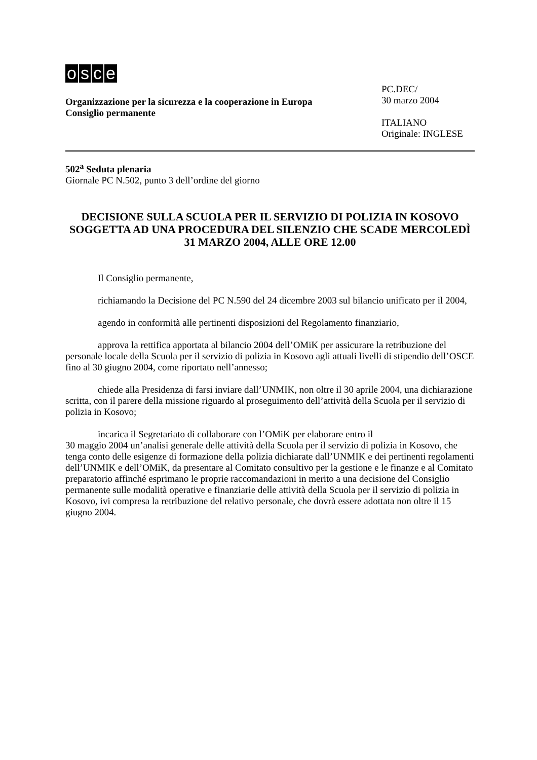osce
Organizzazione per la sicurezza e la cooperazione in Europa
Consiglio permanente
PC.DEC/
30 marzo 2004
ITALIANO
Originale: INGLESE
502<sup>a</sup> Seduta plenaria
Giornale PC N.502, punto 3 dell’ordine del giorno
DECISIONE SULLA SCUOLA PER IL SERVIZIO DI POLIZIA IN KOSOVO SOGGETTA AD UNA PROCEDURA DEL SILENZIO CHE SCADE MERCOLEDÌ 31 MARZO 2004, ALLE ORE 12.00
Il Consiglio permanente,
richiamando la Decisione del PC N.590 del 24 dicembre 2003 sul bilancio unificato per il 2004,
agendo in conformità alle pertinenti disposizioni del Regolamento finanziario,
approva la rettifica apportata al bilancio 2004 dell’OMiK per assicurare la retribuzione del personale locale della Scuola per il servizio di polizia in Kosovo agli attuali livelli di stipendio dell’OSCE fino al 30 giugno 2004, come riportato nell’annesso;
chiede alla Presidenza di farsi inviare dall’UNMIK, non oltre il 30 aprile 2004, una dichiarazione scritta, con il parere della missione riguardo al proseguimento dell’attività della Scuola per il servizio di polizia in Kosovo;
incarica il Segretariato di collaborare con l’OMiK per elaborare entro il
30 maggio 2004 un’analisi generale delle attività della Scuola per il servizio di polizia in Kosovo, che tenga conto delle esigenze di formazione della polizia dichiarate dall’UNMIK e dei pertinenti regolamenti dell’UNMIK e dell’OMiK, da presentare al Comitato consultivo per la gestione e le finanze e al Comitato preparatorio affinché esprimano le proprie raccomandazioni in merito a una decisione del Consiglio permanente sulle modalità operative e finanziarie delle attività della Scuola per il servizio di polizia in Kosovo, ivi compresa la retribuzione del relativo personale, che dovrà essere adottata non oltre il 15 giugno 2004.